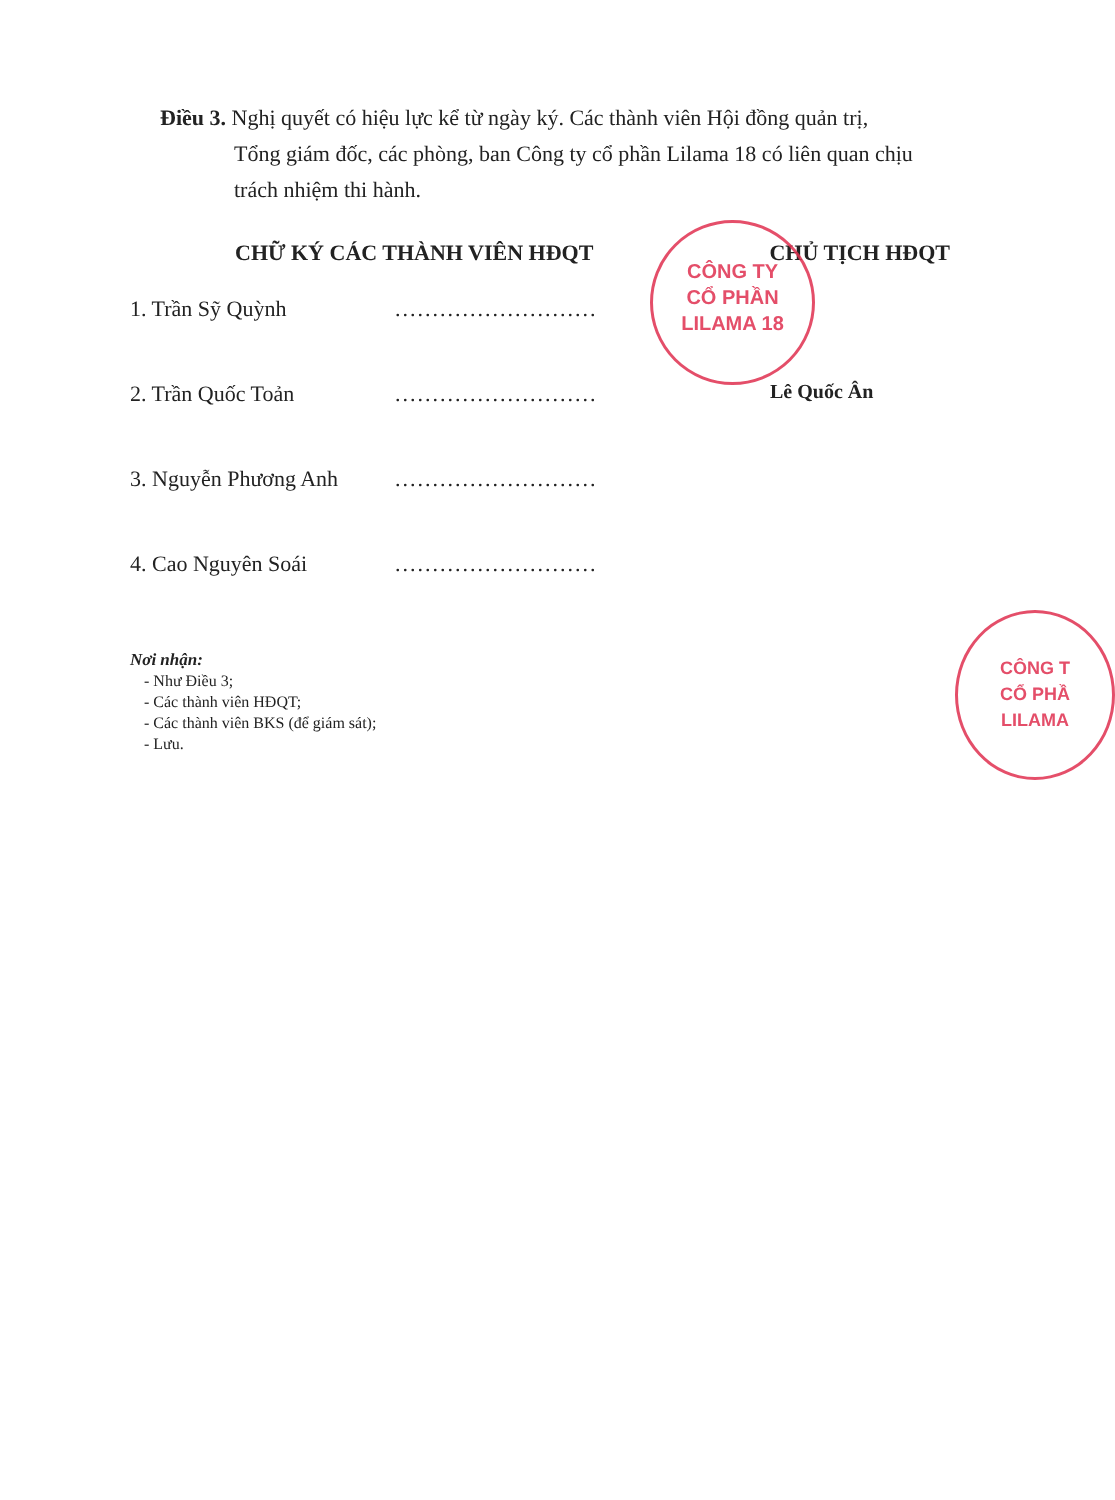Điều 3. Nghị quyết có hiệu lực kể từ ngày ký. Các thành viên Hội đồng quản trị,
Tổng giám đốc, các phòng, ban Công ty cổ phần Lilama 18 có liên quan chịu trách nhiệm thi hành.
CHỮ KÝ CÁC THÀNH VIÊN HĐQT CHỦ TỊCH HĐQT
1. Trần Sỹ Quỳnh...........................
2. Trần Quốc Toản...........................
3. Nguyễn Phương Anh...........................
4. Cao Nguyên Soái...........................
Lê Quốc Ân
CÔNG TY
CỔ PHẦN
LILAMA 18
Nơi nhận:
- Như Điều 3;
- Các thành viên HĐQT;
- Các thành viên BKS (để giám sát);
- Lưu.
CÔNG T
CỔ PHẦ
LILAMA